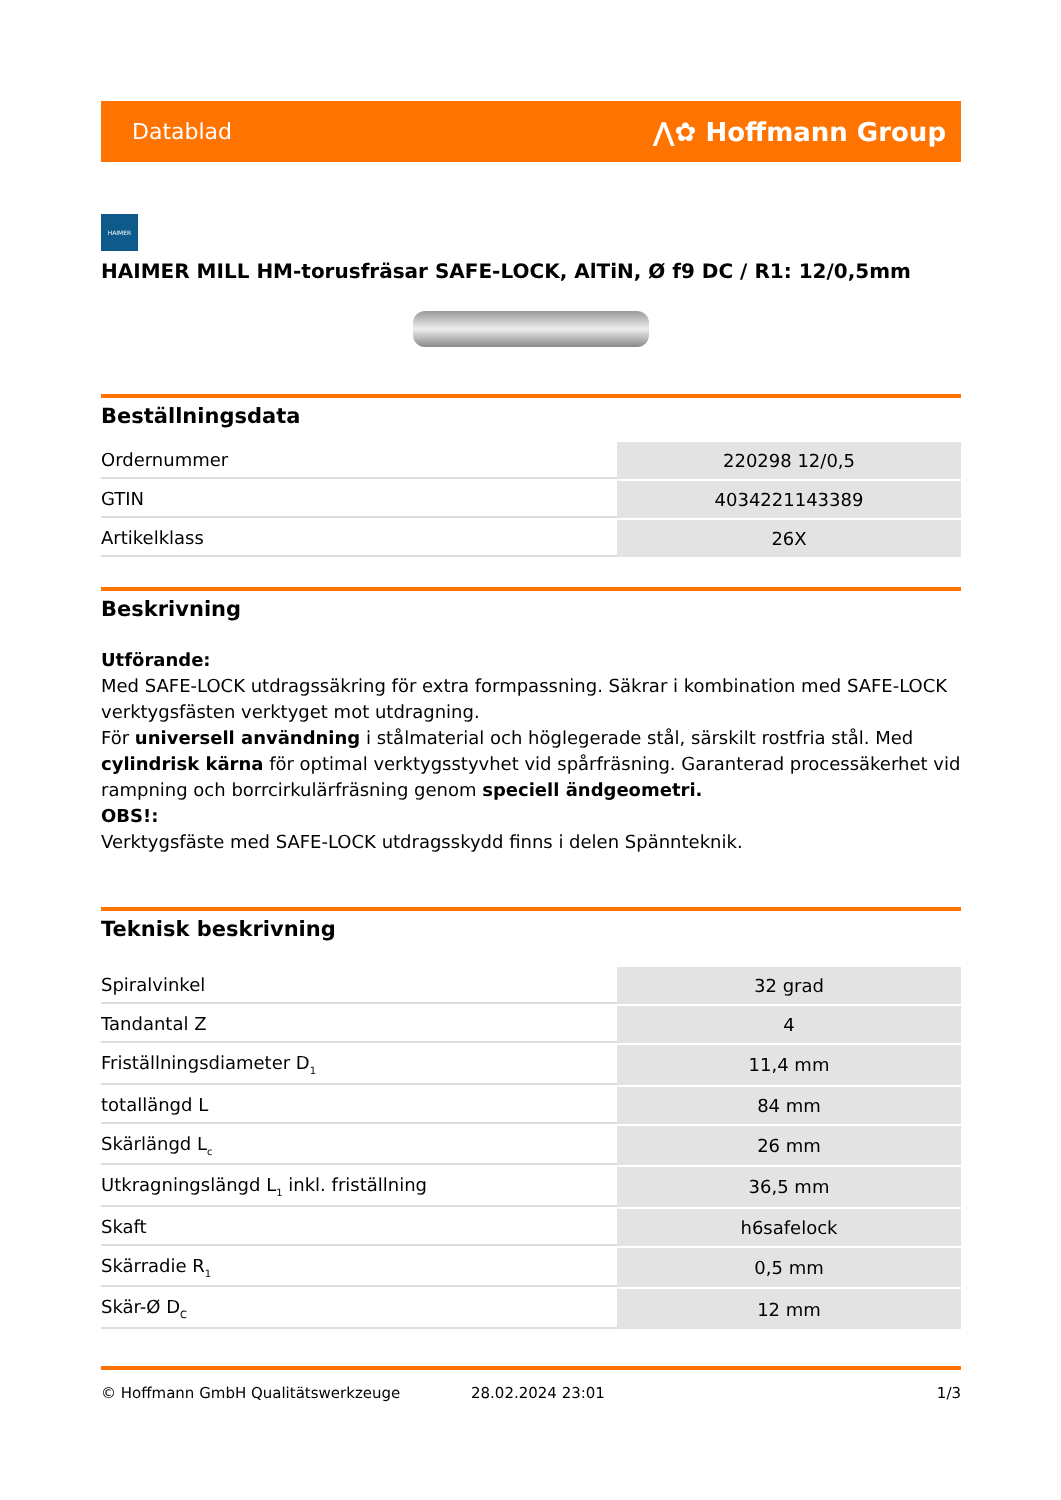Datablad ⋀✿ Hoffmann Group
HAIMER
HAIMER MILL HM-torusfräsar SAFE-LOCK, AlTiN, Ø f9 DC / R1: 12/0,5mm
Beställningsdata
| Ordernummer | 220298 12/0,5 |
| GTIN | 4034221143389 |
| Artikelklass | 26X |
Beskrivning
Utförande:
Med SAFE-LOCK utdragssäkring för extra formpassning. Säkrar i kombination med SAFE-LOCK verktygsfästen verktyget mot utdragning.
För universell användning i stålmaterial och höglegerade stål, särskilt rostfria stål. Med cylindrisk kärna för optimal verktygsstyvhet vid spårfräsning. Garanterad processäkerhet vid rampning och borrcirkulärfräsning genom speciell ändgeometri.
OBS!:
Verktygsfäste med SAFE-LOCK utdragsskydd finns i delen Spännteknik.
Teknisk beskrivning
| Spiralvinkel | 32 grad |
| Tandantal Z | 4 |
| Friställningsdiameter D<sub>1</sub> | 11,4 mm |
| totallängd L | 84 mm |
| Skärlängd L<sub>c</sub> | 26 mm |
| Utkragningslängd L<sub>1</sub> inkl. friställning | 36,5 mm |
| Skaft | h6safelock |
| Skärradie R<sub>1</sub> | 0,5 mm |
| Skär-Ø D<sub>C</sub> | 12 mm |
© Hoffmann GmbH Qualitätswerkzeuge 28.02.2024 23:01 1/3